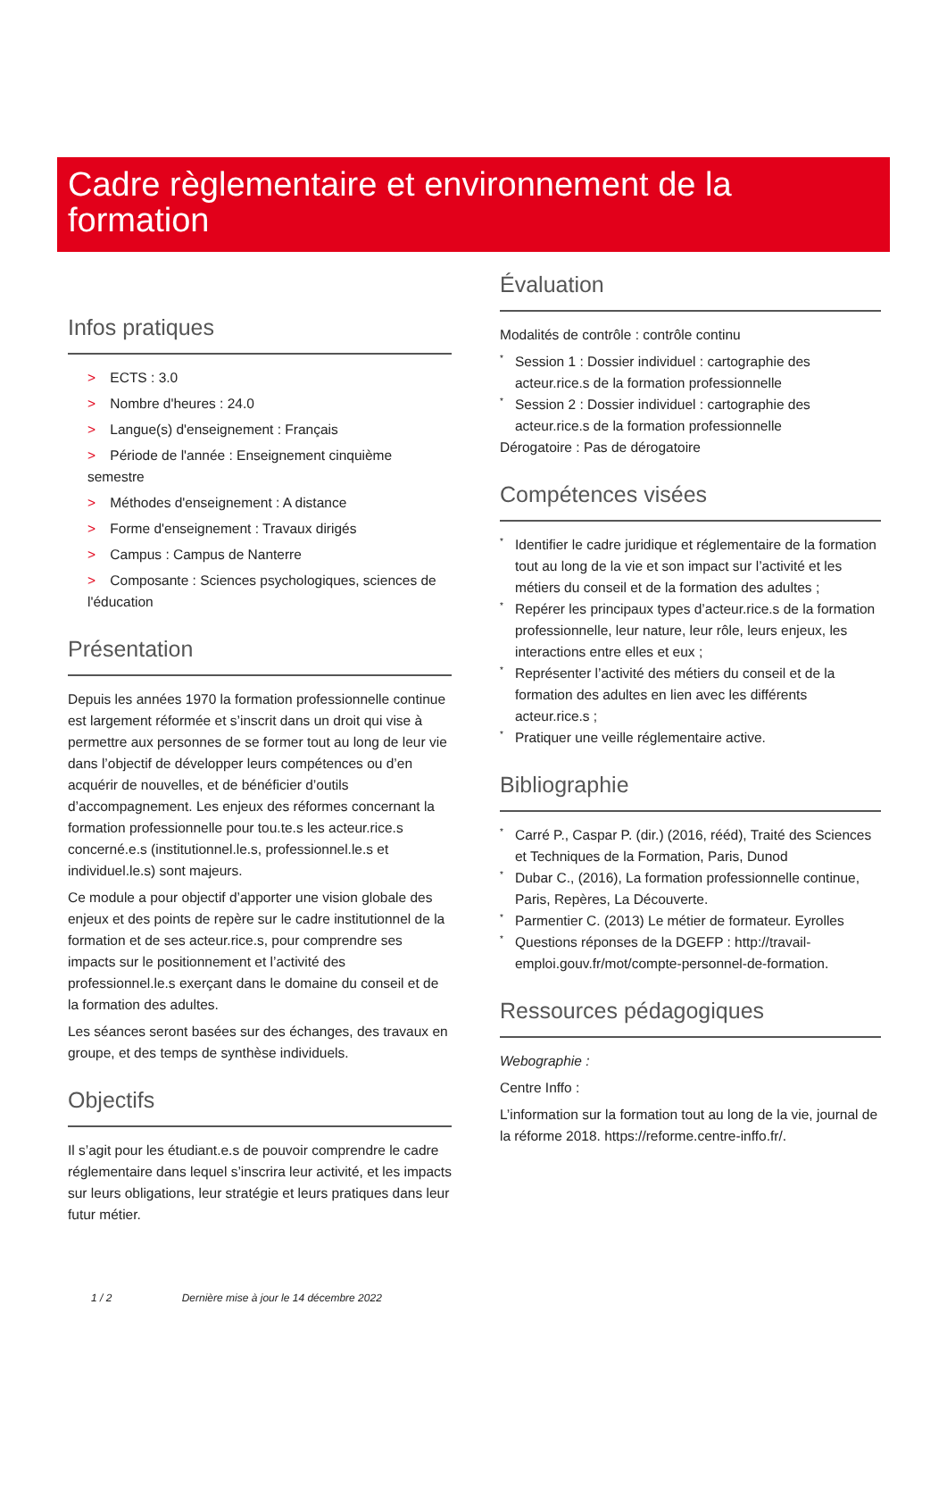Cadre règlementaire et environnement de la formation
Infos pratiques
> ECTS : 3.0
> Nombre d'heures : 24.0
> Langue(s) d'enseignement : Français
> Période de l'année : Enseignement cinquième semestre
> Méthodes d'enseignement : A distance
> Forme d'enseignement : Travaux dirigés
> Campus : Campus de Nanterre
> Composante : Sciences psychologiques, sciences de l'éducation
Présentation
Depuis les années 1970 la formation professionnelle continue est largement réformée et s’inscrit dans un droit qui vise à permettre aux personnes de se former tout au long de leur vie dans l’objectif de développer leurs compétences ou d’en acquérir de nouvelles, et de bénéficier d’outils d’accompagnement. Les enjeux des réformes concernant la formation professionnelle pour tou.te.s les acteur.rice.s concerné.e.s (institutionnel.le.s, professionnel.le.s et individuel.le.s) sont majeurs.
Ce module a pour objectif d’apporter une vision globale des enjeux et des points de repère sur le cadre institutionnel de la formation et de ses acteur.rice.s, pour comprendre ses impacts sur le positionnement et l’activité des professionnel.le.s exerçant dans le domaine du conseil et de la formation des adultes.
Les séances seront basées sur des échanges, des travaux en groupe, et des temps de synthèse individuels.
Objectifs
Il s’agit pour les étudiant.e.s de pouvoir comprendre le cadre réglementaire dans lequel s’inscrira leur activité, et les impacts sur leurs obligations, leur stratégie et leurs pratiques dans leur futur métier.
Évaluation
Modalités de contrôle : contrôle continu
* Session 1 : Dossier individuel : cartographie des acteur.rice.s de la formation professionnelle
* Session 2 : Dossier individuel : cartographie des acteur.rice.s de la formation professionnelle
Dérogatoire : Pas de dérogatoire
Compétences visées
* Identifier le cadre juridique et réglementaire de la formation tout au long de la vie et son impact sur l’activité et les métiers du conseil et de la formation des adultes ;
* Repérer les principaux types d’acteur.rice.s de la formation professionnelle, leur nature, leur rôle, leurs enjeux, les interactions entre elles et eux ;
* Représenter l’activité des métiers du conseil et de la formation des adultes en lien avec les différents acteur.rice.s ;
* Pratiquer une veille réglementaire active.
Bibliographie
* Carré P., Caspar P. (dir.) (2016, rééd), Traité des Sciences et Techniques de la Formation, Paris, Dunod
* Dubar C., (2016), La formation professionnelle continue, Paris, Repères, La Découverte.
* Parmentier C. (2013) Le métier de formateur. Eyrolles
* Questions réponses de la DGEFP : http://travail-emploi.gouv.fr/mot/compte-personnel-de-formation.
Ressources pédagogiques
Webographie :
Centre Inffo :
L’information sur la formation tout au long de la vie, journal de la réforme 2018. https://reforme.centre-inffo.fr/.
1 / 2 Dernière mise à jour le 14 décembre 2022